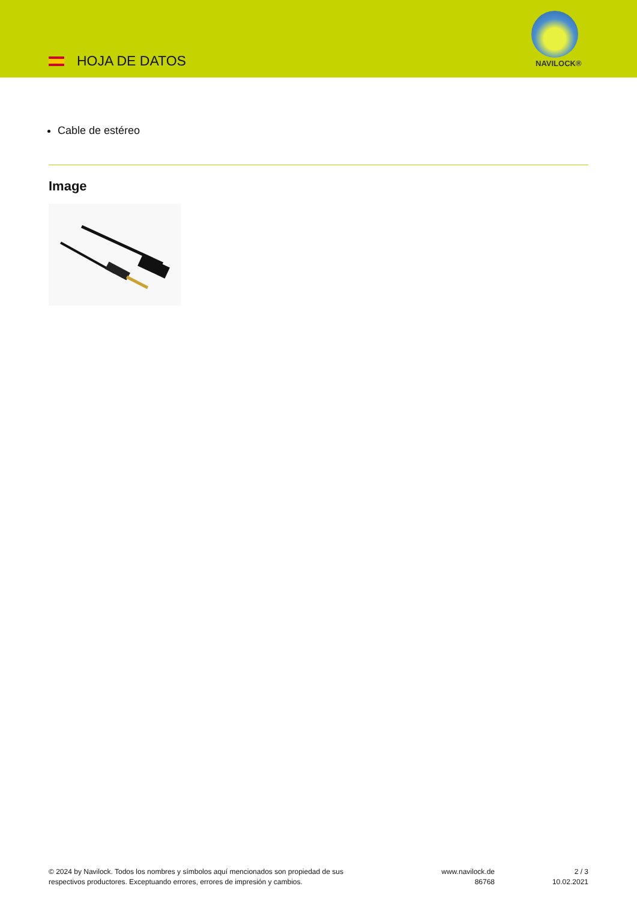HOJA DE DATOS NAVILOCK®
Cable de estéreo
Image
© 2024 by Navilock. Todos los nombres y símbolos aquí mencionados son propiedad de sus
respectivos productores. Exceptuando errores, errores de impresión y cambios.
www.navilock.de
86768
2 / 3
10.02.2021